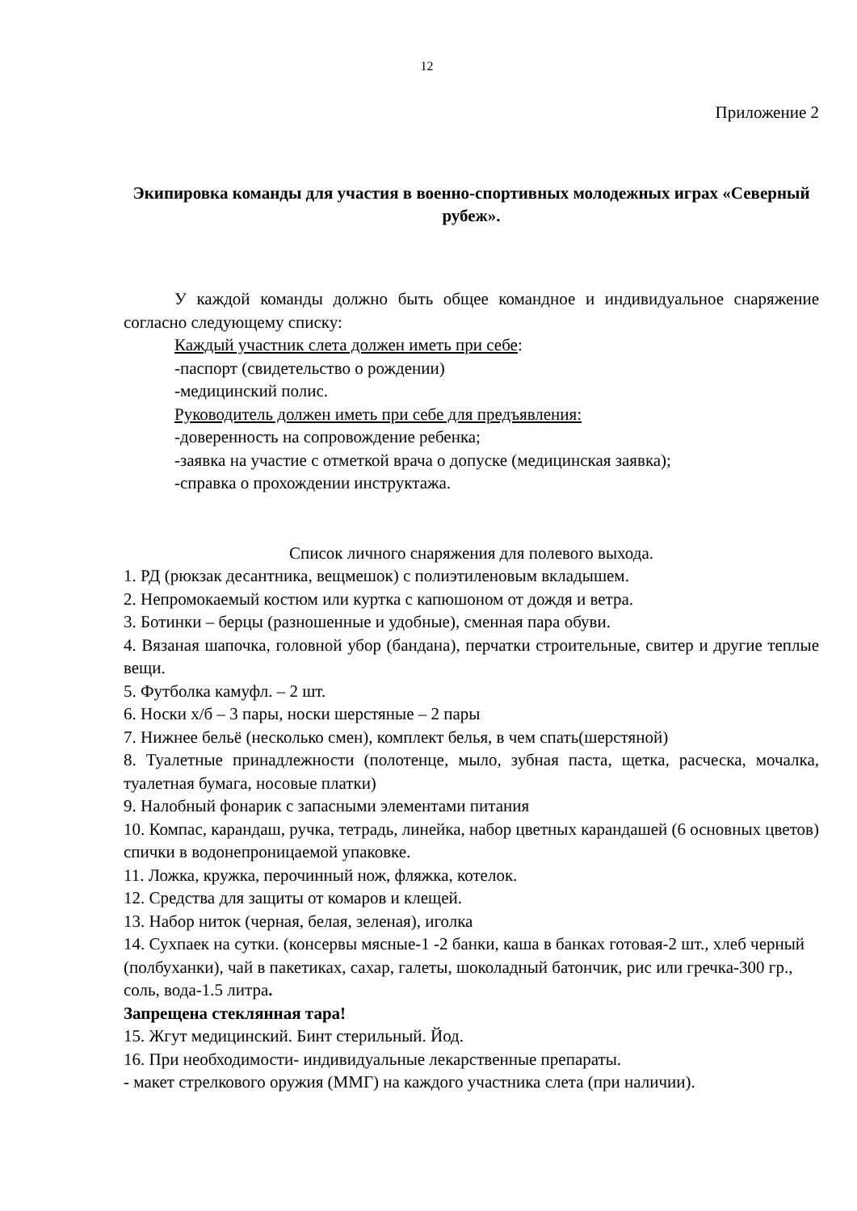12
Приложение 2
Экипировка команды для участия в военно-спортивных молодежных играх «Северный рубеж».
У каждой команды должно быть общее командное и индивидуальное снаряжение согласно следующему списку:
Каждый участник слета должен иметь при себе:
-паспорт (свидетельство о рождении)
-медицинский полис.
Руководитель должен иметь при себе для предъявления:
-доверенность на сопровождение ребенка;
-заявка на участие с отметкой врача о допуске (медицинская заявка);
-справка о прохождении инструктажа.
Список личного снаряжения для полевого выхода.
1. РД (рюкзак десантника, вещмешок) с полиэтиленовым вкладышем.
2. Непромокаемый костюм или куртка с капюшоном от дождя и ветра.
3. Ботинки – берцы (разношенные и удобные), сменная пара обуви.
4. Вязаная шапочка, головной убор (бандана), перчатки строительные, свитер и другие теплые вещи.
5. Футболка камуфл. – 2 шт.
6. Носки х/б – 3 пары, носки шерстяные – 2 пары
7. Нижнее бельё (несколько смен), комплект белья, в чем спать(шерстяной)
8. Туалетные принадлежности (полотенце, мыло, зубная паста, щетка, расческа, мочалка, туалетная бумага, носовые платки)
9. Налобный фонарик с запасными элементами питания
10. Компас, карандаш, ручка, тетрадь, линейка, набор цветных карандашей (6 основных цветов) спички в водонепроницаемой упаковке.
11. Ложка, кружка, перочинный нож, фляжка, котелок.
12. Средства для защиты от комаров и клещей.
13. Набор ниток (черная, белая, зеленая), иголка
14. Сухпаек на сутки. (консервы мясные-1 -2 банки, каша в банках готовая-2 шт., хлеб черный (полбуханки), чай в пакетиках, сахар, галеты, шоколадный батончик, рис или гречка-300 гр., соль, вода-1.5 литра.
Запрещена стеклянная тара!
15. Жгут медицинский. Бинт стерильный. Йод.
16. При необходимости- индивидуальные лекарственные препараты.
- макет стрелкового оружия (ММГ) на каждого участника слета (при наличии).